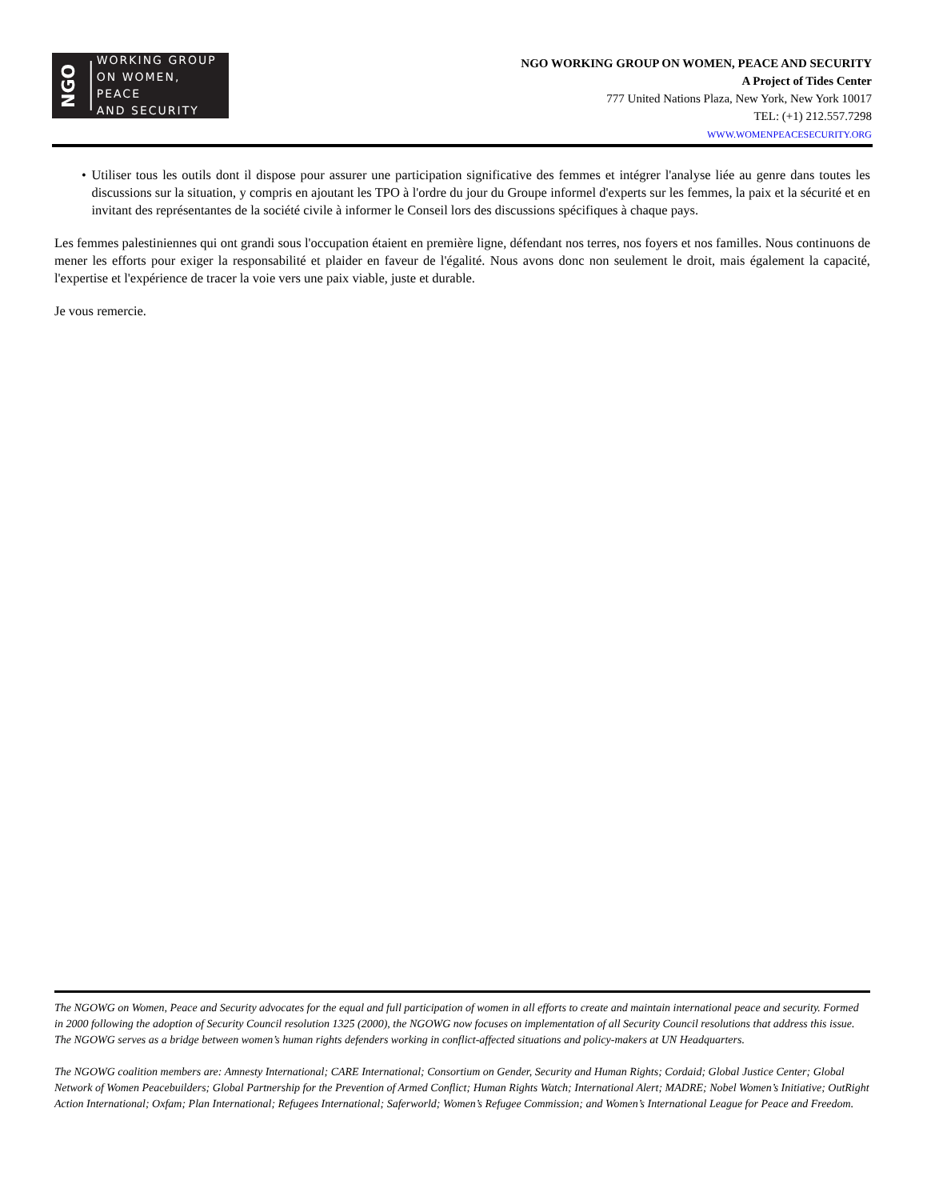NGO
WORKING GROUP
ON WOMEN, PEACE
AND SECURITY
NGO WORKING GROUP ON WOMEN, PEACE AND SECURITY
A Project of Tides Center
777 United Nations Plaza, New York, New York 10017
TEL: (+1) 212.557.7298
WWW.WOMENPEACESECURITY.ORG
• Utiliser tous les outils dont il dispose pour assurer une participation significative des femmes et intégrer l'analyse liée au genre dans toutes les discussions sur la situation, y compris en ajoutant les TPO à l'ordre du jour du Groupe informel d'experts sur les femmes, la paix et la sécurité et en invitant des représentantes de la société civile à informer le Conseil lors des discussions spécifiques à chaque pays.
Les femmes palestiniennes qui ont grandi sous l'occupation étaient en première ligne, défendant nos terres, nos foyers et nos familles. Nous continuons de mener les efforts pour exiger la responsabilité et plaider en faveur de l'égalité. Nous avons donc non seulement le droit, mais également la capacité, l'expertise et l'expérience de tracer la voie vers une paix viable, juste et durable.
Je vous remercie.
The NGOWG on Women, Peace and Security advocates for the equal and full participation of women in all efforts to create and maintain international peace and security. Formed in 2000 following the adoption of Security Council resolution 1325 (2000), the NGOWG now focuses on implementation of all Security Council resolutions that address this issue. The NGOWG serves as a bridge between women’s human rights defenders working in conflict-affected situations and policy-makers at UN Headquarters.
The NGOWG coalition members are: Amnesty International; CARE International; Consortium on Gender, Security and Human Rights; Cordaid; Global Justice Center; Global Network of Women Peacebuilders; Global Partnership for the Prevention of Armed Conflict; Human Rights Watch; International Alert; MADRE; Nobel Women’s Initiative; OutRight Action International; Oxfam; Plan International; Refugees International; Saferworld; Women’s Refugee Commission; and Women’s International League for Peace and Freedom.